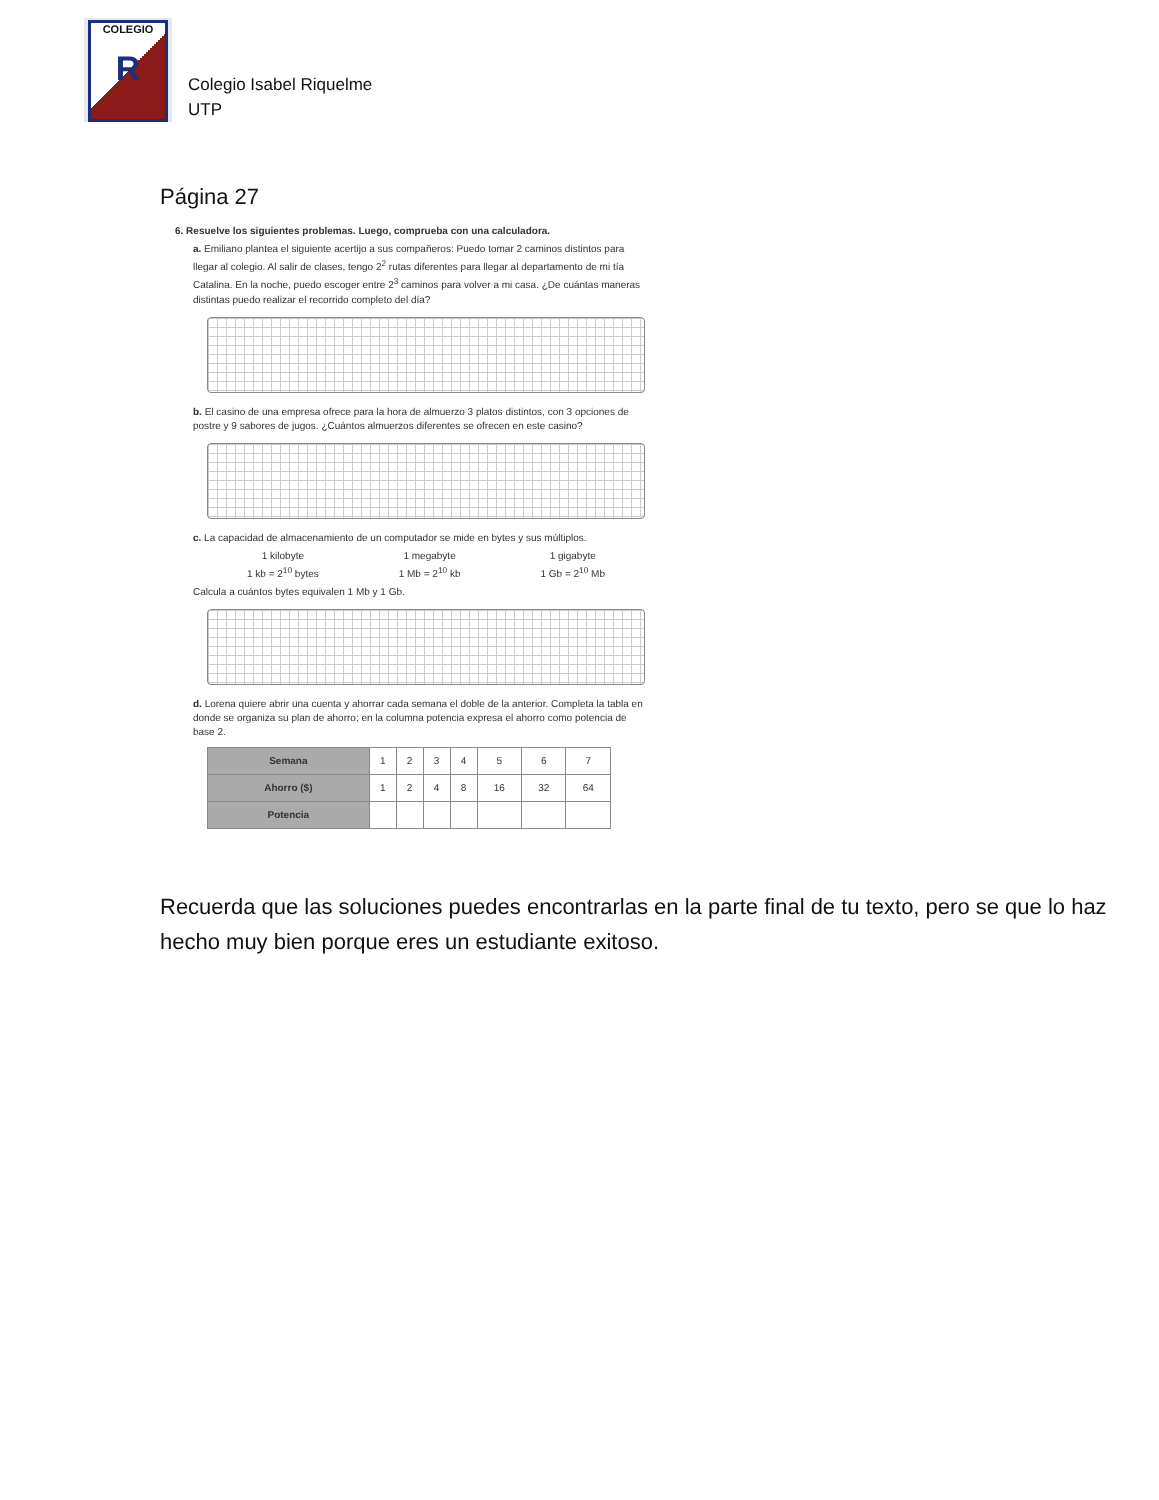COLEGIO
R
Colegio Isabel Riquelme
UTP
Página 27
6. Resuelve los siguientes problemas. Luego, comprueba con una calculadora.
a. Emiliano plantea el siguiente acertijo a sus compañeros: Puedo tomar 2 caminos distintos para llegar al colegio. Al salir de clases, tengo 2<sup>2</sup> rutas diferentes para llegar al departamento de mi tía Catalina. En la noche, puedo escoger entre 2<sup>3</sup> caminos para volver a mi casa. ¿De cuántas maneras distintas puedo realizar el recorrido completo del día?
b. El casino de una empresa ofrece para la hora de almuerzo 3 platos distintos, con 3 opciones de postre y 9 sabores de jugos. ¿Cuántos almuerzos diferentes se ofrecen en este casino?
c. La capacidad de almacenamiento de un computador se mide en bytes y sus múltiplos.
1 kilobyte
1 kb = 2<sup>10</sup> bytes
1 megabyte
1 Mb = 2<sup>10</sup> kb
1 gigabyte
1 Gb = 2<sup>10</sup> Mb
Calcula a cuántos bytes equivalen 1 Mb y 1 Gb.
d. Lorena quiere abrir una cuenta y ahorrar cada semana el doble de la anterior. Completa la tabla en donde se organiza su plan de ahorro; en la columna potencia expresa el ahorro como potencia de base 2.
| Semana | 1 | 2 | 3 | 4 | 5 | 6 | 7 |
| Ahorro ($) | 1 | 2 | 4 | 8 | 16 | 32 | 64 |
| Potencia | | | | | | | |
Recuerda que las soluciones puedes encontrarlas en la parte final de tu texto, pero se que lo haz hecho muy bien porque eres un estudiante exitoso.